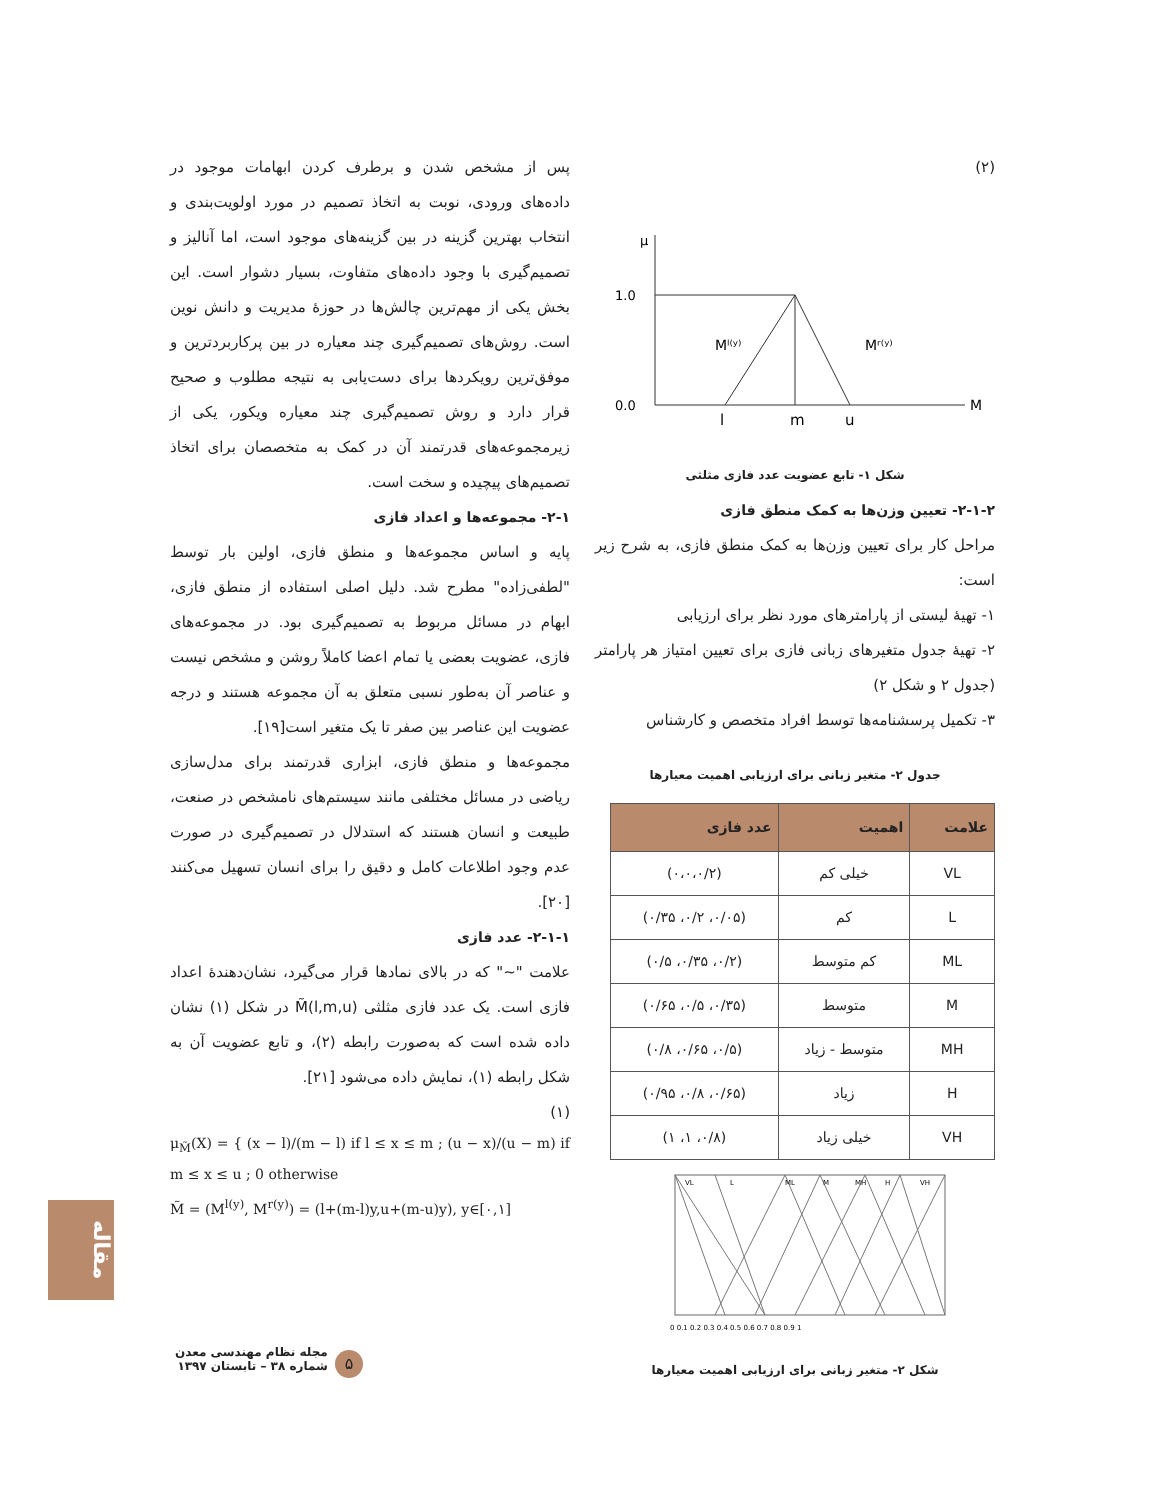پس از مشخص شدن و برطرف کردن ابهامات موجود در داده‌های ورودی، نوبت به اتخاذ تصمیم در مورد اولویت‌بندی و انتخاب بهترین گزینه در بین گزینه‌های موجود است، اما آنالیز و تصمیم‌گیری با وجود داده‌های متفاوت، بسیار دشوار است. این بخش یکی از مهم‌ترین چالش‌ها در حوزهٔ مدیریت و دانش نوین است. روش‌های تصمیم‌گیری چند معیاره در بین پرکاربردترین و موفق‌ترین رویکردها برای دست‌یابی به نتیجه مطلوب و صحیح قرار دارد و روش تصمیم‌گیری چند معیاره ویکور، یکی از زیرمجموعه‌های قدرتمند آن در کمک به متخصصان برای اتخاذ تصمیم‌های پیچیده و سخت است.
۲-۱- مجموعه‌ها و اعداد فازی
پایه و اساس مجموعه‌ها و منطق فازی، اولین بار توسط "لطفی‌زاده" مطرح شد. دلیل اصلی استفاده از منطق فازی، ابهام در مسائل مربوط به تصمیم‌گیری بود. در مجموعه‌های فازی، عضویت بعضی یا تمام اعضا کاملاً روشن و مشخص نیست و عناصر آن به‌طور نسبی متعلق به آن مجموعه هستند و درجه عضویت این عناصر بین صفر تا یک متغیر است[۱۹].
مجموعه‌ها و منطق فازی، ابزاری قدرتمند برای مدل‌سازی ریاضی در مسائل مختلفی مانند سیستم‌های نامشخص در صنعت، طبیعت و انسان هستند که استدلال در تصمیم‌گیری در صورت عدم وجود اطلاعات کامل و دقیق را برای انسان تسهیل می‌کنند [۲۰].
۲-۱-۱- عدد فازی
علامت "~" که در بالای نمادها قرار می‌گیرد، نشان‌دهندهٔ اعداد فازی است. یک عدد فازی مثلثی M̃(l,m,u) در شکل (۱) نشان داده شده است که به‌صورت رابطه (۲)، و تابع عضویت آن به شکل رابطه (۱)، نمایش داده می‌شود [۲۱].
(۱)
μ<sub>M̃</sub>(X) = { (x − l)/(m − l) if l ≤ x ≤ m ; (u − x)/(u − m) if m ≤ x ≤ u ; 0 otherwise
M̃ = (M<sup>l(y)</sup>, M<sup>r(y)</sup>) = (l+(m-l)y,u+(m-u)y), y∈[۰,۱]
(۲)
μ
1.0
0.0
Mˡ⁽ʸ⁾
Mʳ⁽ʸ⁾
M
l
m
u
شکل ۱- تابع عضویت عدد فازی مثلثی
۲-۱-۲- تعیین وزن‌ها به کمک منطق فازی
مراحل کار برای تعیین وزن‌ها به کمک منطق فازی، به شرح زیر است:
۱- تهیهٔ لیستی از پارامترهای مورد نظر برای ارزیابی
۲- تهیهٔ جدول متغیرهای زبانی فازی برای تعیین امتیاز هر پارامتر (جدول ۲ و شکل ۲)
۳- تکمیل پرسشنامه‌ها توسط افراد متخصص و کارشناس
جدول ۲- متغیر زبانی برای ارزیابی اهمیت معیارها
| علامت | اهمیت | عدد فازی |
| --- | --- | --- |
| VL | خیلی کم | (۰،۰،۰/۲) |
| L | کم | (۰/۰۵، ۰/۲، ۰/۳۵) |
| ML | کم متوسط | (۰/۲، ۰/۳۵، ۰/۵) |
| M | متوسط | (۰/۳۵، ۰/۵، ۰/۶۵) |
| MH | متوسط - زیاد | (۰/۵، ۰/۶۵، ۰/۸) |
| H | زیاد | (۰/۶۵، ۰/۸، ۰/۹۵) |
| VH | خیلی زیاد | (۰/۸، ۱، ۱) |
VL
L
ML
M
MH
H
VH
0 0.1 0.2 0.3 0.4 0.5 0.6 0.7 0.8 0.9 1
شکل ۲- متغیر زبانی برای ارزیابی اهمیت معیارها
مقاله
مجله نظام مهندسی معدن
شماره ۳۸ – تابستان ۱۳۹۷
۵